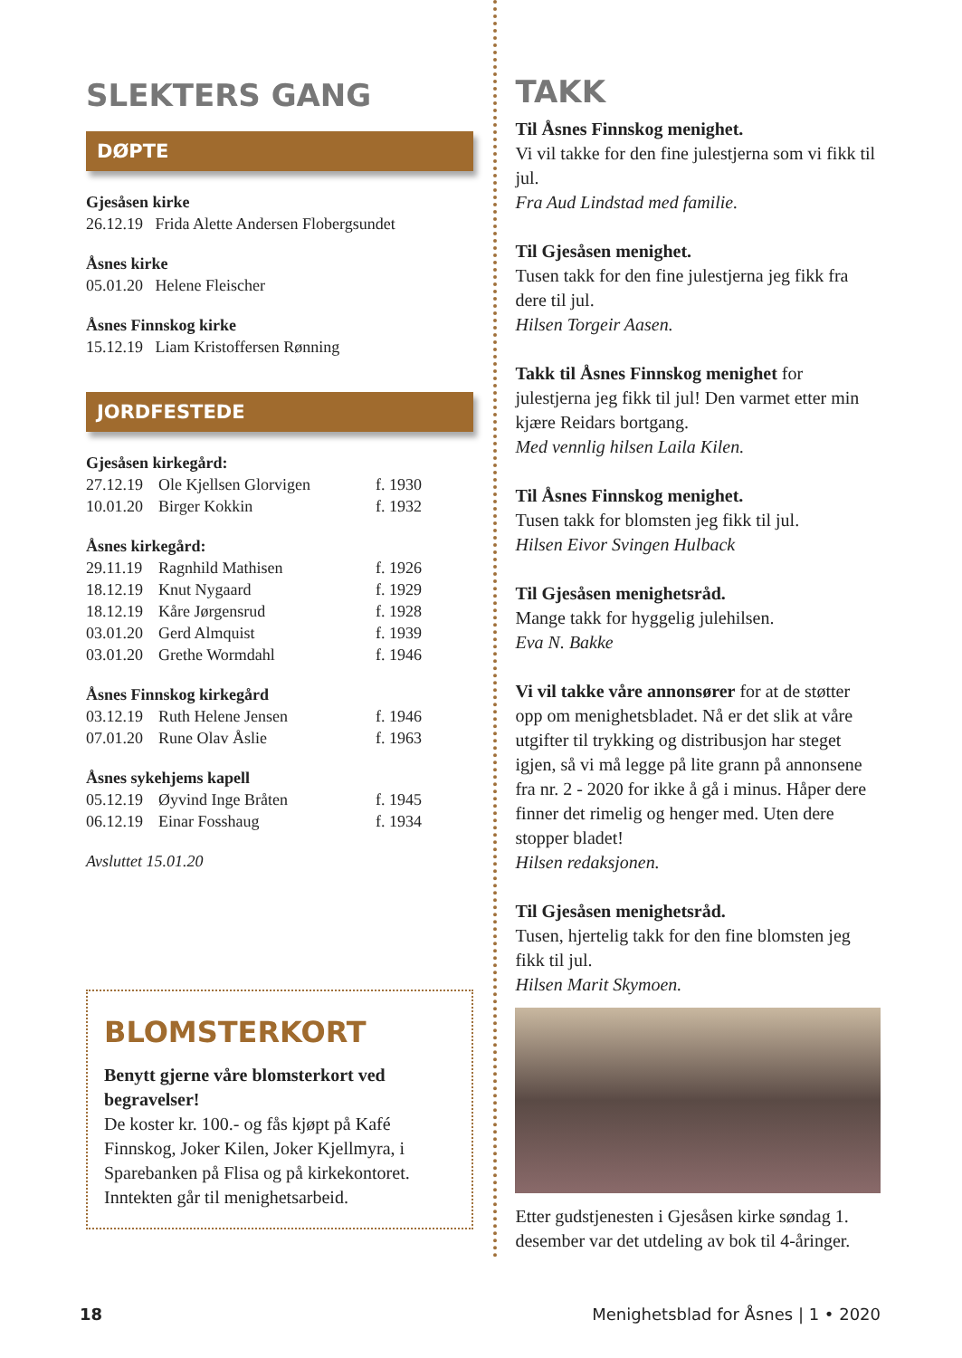SLEKTERS GANG
DØPTE
Gjesåsen kirke
26.12.19 Frida Alette Andersen Flobergsundet
Åsnes kirke
05.01.20 Helene Fleischer
Åsnes Finnskog kirke
15.12.19 Liam Kristoffersen Rønning
JORDFESTEDE
| Gjesåsen kirkegård: | | |
| 27.12.19 | Ole Kjellsen Glorvigen | f. 1930 |
| 10.01.20 | Birger Kokkin | f. 1932 |
| Åsnes kirkegård: | | |
| 29.11.19 | Ragnhild Mathisen | f. 1926 |
| 18.12.19 | Knut Nygaard | f. 1929 |
| 18.12.19 | Kåre Jørgensrud | f. 1928 |
| 03.01.20 | Gerd Almquist | f. 1939 |
| 03.01.20 | Grethe Wormdahl | f. 1946 |
| Åsnes Finnskog kirkegård | | |
| 03.12.19 | Ruth Helene Jensen | f. 1946 |
| 07.01.20 | Rune Olav Åslie | f. 1963 |
| Åsnes sykehjems kapell | | |
| 05.12.19 | Øyvind Inge Bråten | f. 1945 |
| 06.12.19 | Einar Fosshaug | f. 1934 |
Avsluttet 15.01.20
BLOMSTERKORT
Benytt gjerne våre blomsterkort ved begravelser!
De koster kr. 100.- og fås kjøpt på Kafé Finnskog, Joker Kilen, Joker Kjellmyra, i Sparebanken på Flisa og på kirkekontoret. Inntekten går til menighetsarbeid.
TAKK
Til Åsnes Finnskog menighet.
Vi vil takke for den fine julestjerna som vi fikk til jul.
Fra Aud Lindstad med familie.
Til Gjesåsen menighet.
Tusen takk for den fine julestjerna jeg fikk fra dere til jul.
Hilsen Torgeir Aasen.
Takk til Åsnes Finnskog menighet for julestjerna jeg fikk til jul! Den varmet etter min kjære Reidars bortgang.
Med vennlig hilsen Laila Kilen.
Til Åsnes Finnskog menighet.
Tusen takk for blomsten jeg fikk til jul.
Hilsen Eivor Svingen Hulback
Til Gjesåsen menighetsråd.
Mange takk for hyggelig julehilsen.
Eva N. Bakke
Vi vil takke våre annonsører for at de støtter opp om menighetsbladet. Nå er det slik at våre utgifter til trykking og distribusjon har steget igjen, så vi må legge på lite grann på annonsene fra nr. 2 - 2020 for ikke å gå i minus. Håper dere finner det rimelig og henger med. Uten dere stopper bladet!
Hilsen redaksjonen.
Til Gjesåsen menighetsråd.
Tusen, hjertelig takk for den fine blomsten jeg fikk til jul.
Hilsen Marit Skymoen.
Etter gudstjenesten i Gjesåsen kirke søndag 1. desember var det utdeling av bok til 4-åringer.
18 Menighetsblad for Åsnes | 1 • 2020